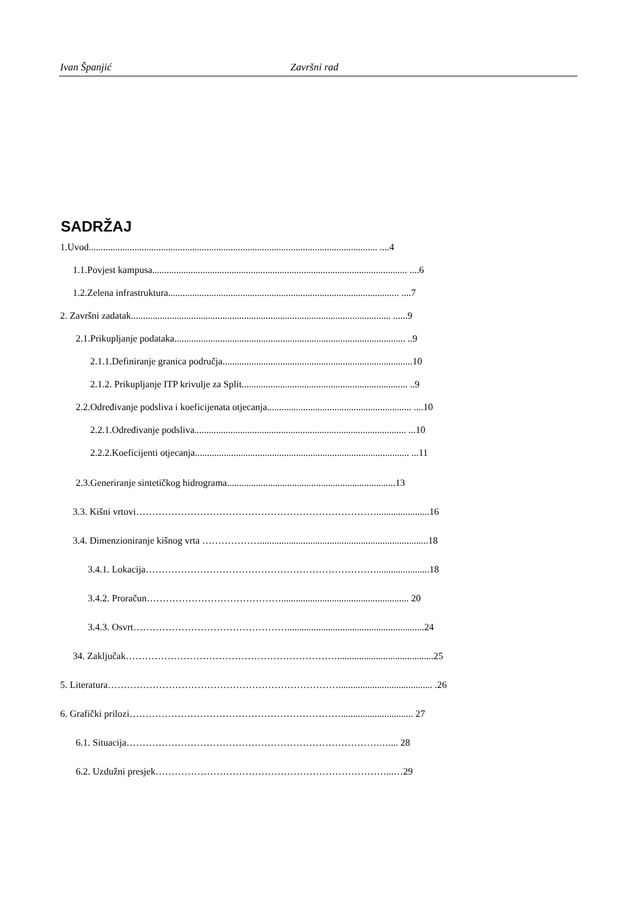Ivan Španjić Završni rad
SADRŽAJ
1.Uvod........................................................................................................................ ....4
1.1.Povjest kampusa.......................................................................................................... ....6
1.2.Zelena infrastruktura................................................................................................ ....7
2. Završni zadatak............................................................................................................ ......9
2.1.Prikupljanje podataka................................................................................................ ..9
2.1.1.Definiranje granica područja...............................................................................10
2.1.2. Prikupljanje ITP krivulje za Split..................................................................... ..9
2.2.Određivanje podsliva i koeficijenata otjecanja............................................................ ....10
2.2.1.Određivanje podsliva........................................................................................ ...10
2.2.2.Koeficijenti otjecanja......................................................................................... ...11
2.3.Generiranje sintetičkog hidrograma......................................................................13
3.3. Kišni vrtovi…………………………………………………………………......................16
3.4. Dimenzioniranje kišnog vrta ………………......................................................................18
3.4.1. Lokacija………………………………………………………………......................18
3.4.2. Proračun……………………………………..................................................... 20
3.4.3. Osvrt………………………………………….........................................................24
34. Zaključak…………………………………………………………........................................25
5. Literatura………………………………………………………………....................................... .26
6. Grafički prilozi………………………………………………………….............................. 27
6.1. Situacija…………………………………………………………………….….... 28
6.2. Uzdužni presjek………………………………………………………………...…29